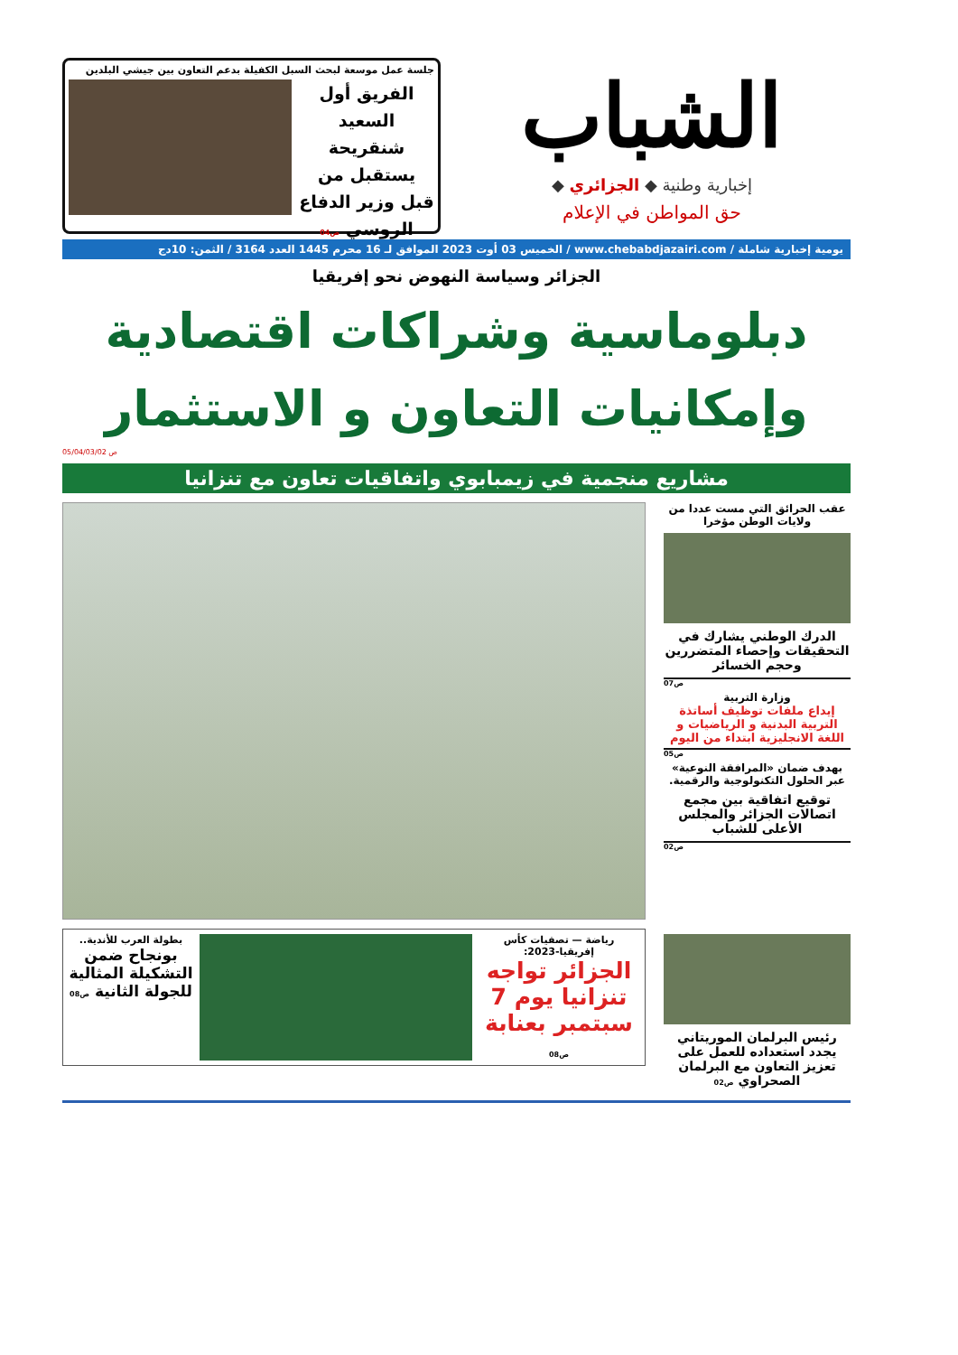الشباب
إخبارية وطنية ◆ الجزائري ◆
حق المواطن في الإعلام
جلسة عمل موسعة لبحث السبل الكفيلة بدعم التعاون بين جيشي البلدين
الفريق أول السعيد شنقريحة يستقبل من قبل وزير الدفاع الروسي ص04
يومية إخبارية شاملة / www.chebabdjazairi.com / الخميس 03 أوت 2023 الموافق لـ 16 محرم 1445 العدد 3164 / الثمن: 10دج
الجزائر وسياسة النهوض نحو إفريقيا
دبلوماسية وشراكات اقتصادية
وإمكانيات التعاون و الاستثمار
ص 05/04/03/02
مشاريع منجمية في زيمبابوي واتفاقيات تعاون مع تنزانيا
عقب الحرائق التي مست عددا من ولايات الوطن مؤخرا
الدرك الوطني يشارك في التحقيقات وإحصاء المتضررين وحجم الخسائر
ص07
وزارة التربية
إيداع ملفات توظيف أساتذة التربية البدنية و الرياضيات و اللغة الانجليزية ابتداء من اليوم
ص05
بهدف ضمان «المرافقة النوعية» عبر الحلول التكنولوجية والرقمية.
توقيع اتفاقية بين مجمع اتصالات الجزائر والمجلس الأعلى للشباب
ص02
رئيس البرلمان الموريتاني يجدد استعداده للعمل على تعزيز التعاون مع البرلمان الصحراوي ص02
رياضة — تصفيات كأس إفريقيا-2023:
الجزائر تواجه تنزانيا يوم 7 سبتمبر بعنابة ص08
بطولة العرب للأندية..
بونجاح ضمن التشكيلة المثالية للجولة الثانية ص08